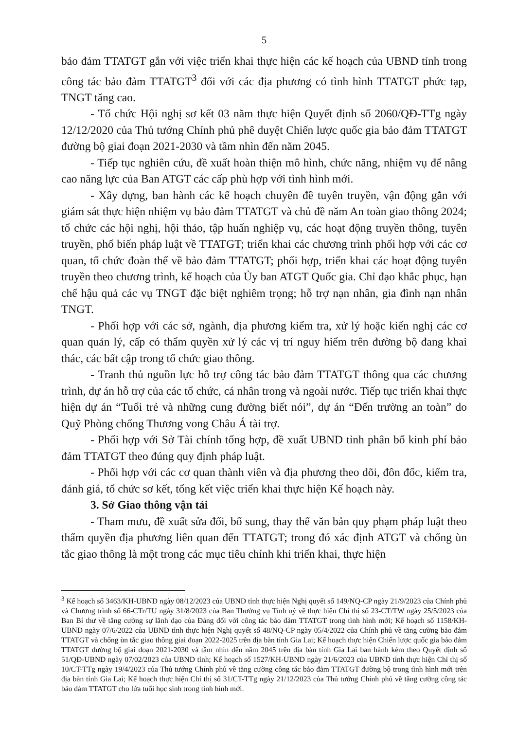5
bảo đảm TTATGT gắn với việc triển khai thực hiện các kế hoạch của UBND tỉnh trong công tác bảo đảm TTATGT<sup>3</sup> đối với các địa phương có tình hình TTATGT phức tạp, TNGT tăng cao.
- Tổ chức Hội nghị sơ kết 03 năm thực hiện Quyết định số 2060/QĐ-TTg ngày 12/12/2020 của Thủ tướng Chính phủ phê duyệt Chiến lược quốc gia bảo đảm TTATGT đường bộ giai đoạn 2021-2030 và tầm nhìn đến năm 2045.
- Tiếp tục nghiên cứu, đề xuất hoàn thiện mô hình, chức năng, nhiệm vụ để nâng cao năng lực của Ban ATGT các cấp phù hợp với tình hình mới.
- Xây dựng, ban hành các kế hoạch chuyên đề tuyên truyền, vận động gắn với giám sát thực hiện nhiệm vụ bảo đảm TTATGT và chủ đề năm An toàn giao thông 2024; tổ chức các hội nghị, hội thảo, tập huấn nghiệp vụ, các hoạt động truyền thông, tuyên truyền, phổ biến pháp luật về TTATGT; triển khai các chương trình phối hợp với các cơ quan, tổ chức đoàn thể về bảo đảm TTATGT; phối hợp, triển khai các hoạt động tuyên truyền theo chương trình, kế hoạch của Ủy ban ATGT Quốc gia. Chỉ đạo khắc phục, hạn chế hậu quả các vụ TNGT đặc biệt nghiêm trọng; hỗ trợ nạn nhân, gia đình nạn nhân TNGT.
- Phối hợp với các sở, ngành, địa phương kiểm tra, xử lý hoặc kiến nghị các cơ quan quản lý, cấp có thẩm quyền xử lý các vị trí nguy hiểm trên đường bộ đang khai thác, các bất cập trong tổ chức giao thông.
- Tranh thủ nguồn lực hỗ trợ công tác bảo đảm TTATGT thông qua các chương trình, dự án hỗ trợ của các tổ chức, cá nhân trong và ngoài nước. Tiếp tục triển khai thực hiện dự án “Tuổi trẻ và những cung đường biết nói”, dự án “Đến trường an toàn” do Quỹ Phòng chống Thương vong Châu Á tài trợ.
- Phối hợp với Sở Tài chính tổng hợp, đề xuất UBND tỉnh phân bổ kinh phí bảo đảm TTATGT theo đúng quy định pháp luật.
- Phối hợp với các cơ quan thành viên và địa phương theo dõi, đôn đốc, kiểm tra, đánh giá, tổ chức sơ kết, tổng kết việc triển khai thực hiện Kế hoạch này.
3. Sở Giao thông vận tải
- Tham mưu, đề xuất sửa đổi, bổ sung, thay thế văn bản quy phạm pháp luật theo thẩm quyền địa phương liên quan đến TTATGT; trong đó xác định ATGT và chống ùn tắc giao thông là một trong các mục tiêu chính khi triển khai, thực hiện
<sup>3</sup> Kế hoạch số 3463/KH-UBND ngày 08/12/2023 của UBND tỉnh thực hiện Nghị quyết số 149/NQ-CP ngày 21/9/2023 của Chính phủ và Chương trình số 66-CTr/TU ngày 31/8/2023 của Ban Thường vụ Tỉnh uỷ về thực hiện Chỉ thị số 23-CT/TW ngày 25/5/2023 của Ban Bí thư về tăng cường sự lãnh đạo của Đảng đối với công tác bảo đảm TTATGT trong tình hình mới; Kế hoạch số 1158/KH-UBND ngày 07/6/2022 của UBND tỉnh thực hiện Nghị quyết số 48/NQ-CP ngày 05/4/2022 của Chính phủ về tăng cường bảo đảm TTATGT và chống ùn tắc giao thông giai đoạn 2022-2025 trên địa bàn tỉnh Gia Lai; Kế hoạch thực hiện Chiến lược quốc gia bảo đảm TTATGT đường bộ giai đoạn 2021-2030 và tầm nhìn đến năm 2045 trên địa bàn tỉnh Gia Lai ban hành kèm theo Quyết định số 51/QĐ-UBND ngày 07/02/2023 của UBND tỉnh; Kế hoạch số 1527/KH-UBND ngày 21/6/2023 của UBND tỉnh thực hiện Chỉ thị số 10/CT-TTg ngày 19/4/2023 của Thủ tướng Chính phủ về tăng cường công tác bảo đảm TTATGT đường bộ trong tình hình mới trên địa bàn tỉnh Gia Lai; Kế hoạch thực hiện Chỉ thị số 31/CT-TTg ngày 21/12/2023 của Thủ tướng Chính phủ về tăng cường công tác bảo đảm TTATGT cho lứa tuổi học sinh trong tình hình mới.